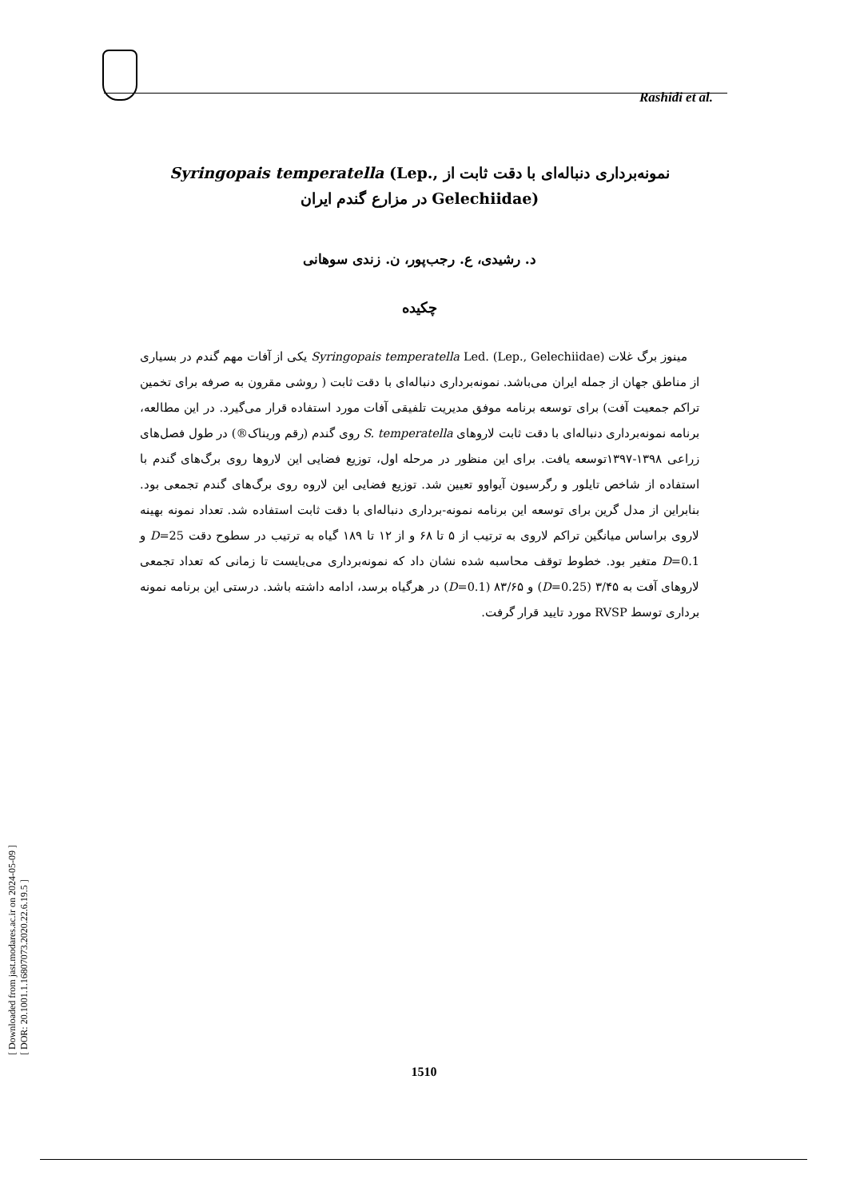Rashidi et al.
[ Downloaded from jast.modares.ac.ir on 2024-05-09 ]
[ DOR: 20.1001.1.16807073.2020.22.6.19.5 ]
نمونه‌برداری دنباله‌ای با دقت ثابت از Syringopais temperatella (Lep., Gelechiidae) در مزارع گندم ایران
د. رشیدی، ع. رجب‌پور، ن. زندی سوهانی
چکیده
مینوز برگ غلات Syringopais temperatella Led. (Lep., Gelechiidae) یکی از آفات مهم گندم در بسیاری از مناطق جهان از جمله ایران می‌باشد. نمونه‌برداری دنباله‌ای با دقت ثابت ( روشی مقرون به صرفه برای تخمین تراکم جمعیت آفت) برای توسعه برنامه موفق مدیریت تلفیقی آفات مورد استفاده قرار می‌گیرد. در این مطالعه، برنامه نمونه‌برداری دنباله‌ای با دقت ثابت لاروهای S. temperatella روی گندم (رقم وریناک®) در طول فصل‌های زراعی ۱۳۹۸-۱۳۹۷توسعه یافت. برای این منظور در مرحله اول، توزیع فضایی این لاروها روی برگ‌های گندم با استفاده از شاخص تایلور و رگرسیون آیواوو تعیین شد. توزیع فضایی این لاروه روی برگ‌های گندم تجمعی بود. بنابراین از مدل گرین برای توسعه این برنامه نمونه-برداری دنباله‌ای با دقت ثابت استفاده شد. تعداد نمونه بهینه لاروی براساس میانگین تراکم لاروی به ترتیب از ۵ تا ۶۸ و از ۱۲ تا ۱۸۹ گیاه به ترتیب در سطوح دقت D=25 و D=0.1 متغیر بود. خطوط توقف محاسبه شده نشان داد که نمونه‌برداری می‌بایست تا زمانی که تعداد تجمعی لاروهای آفت به ۳/۴۵ (D=0.25) و ۸۳/۶۵ (D=0.1) در هرگیاه برسد، ادامه داشته باشد. درستی این برنامه نمونه برداری توسط RVSP مورد تایید قرار گرفت.
1510